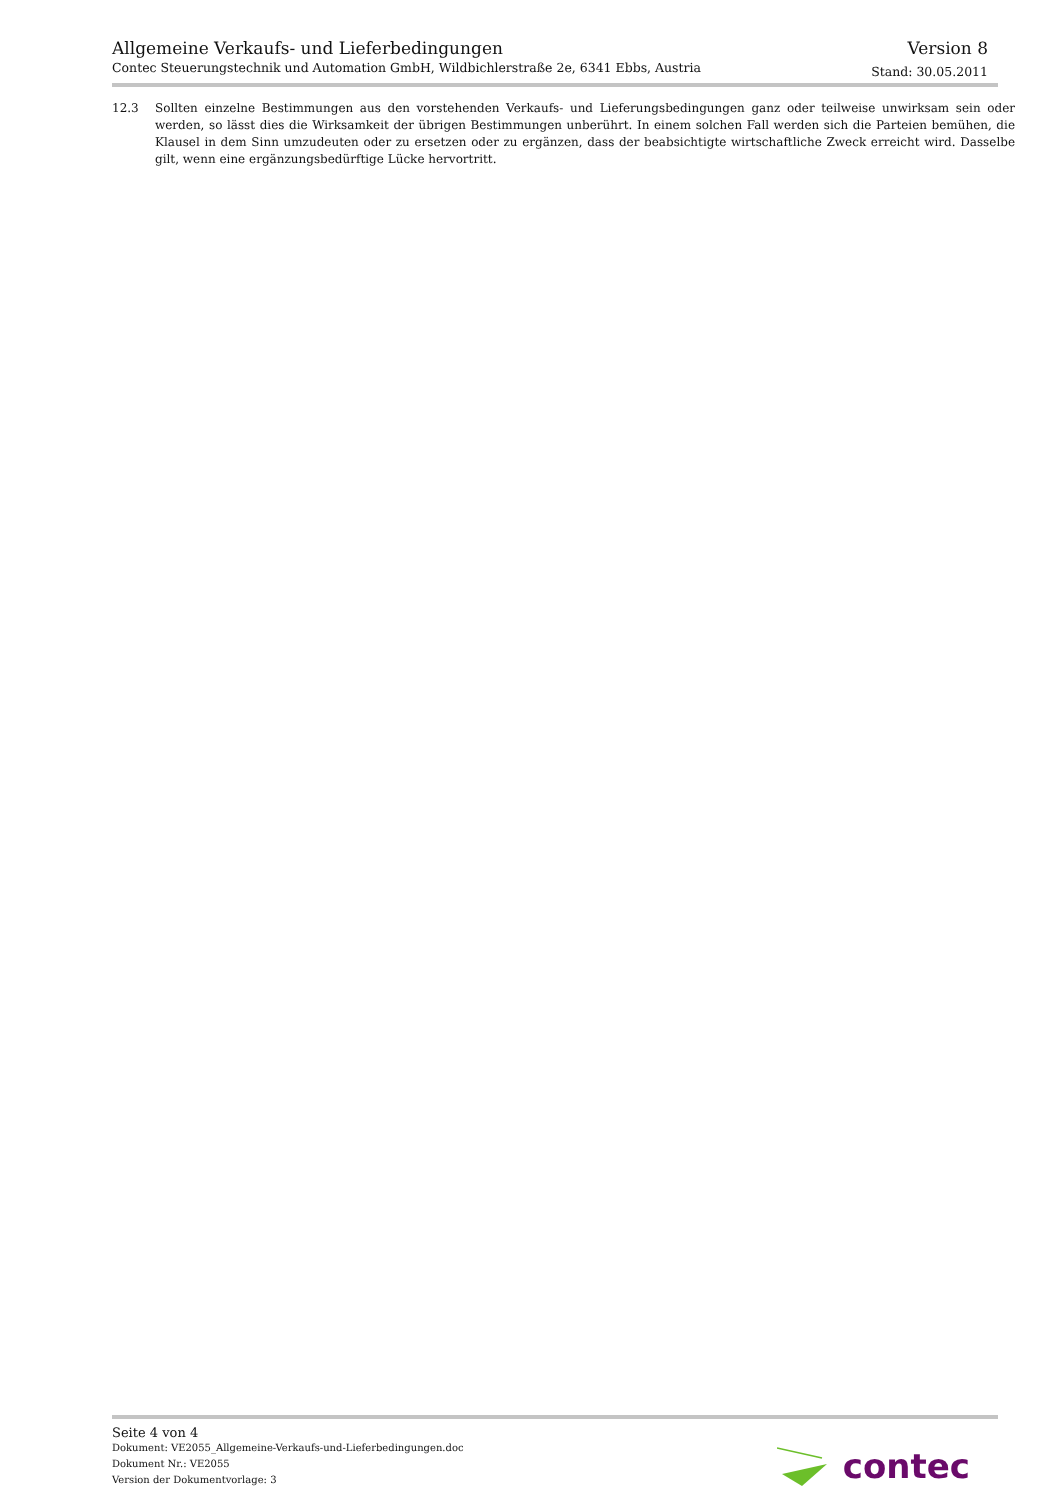Allgemeine Verkaufs- und Lieferbedingungen
Contec Steuerungstechnik und Automation GmbH, Wildbichlerstraße 2e, 6341 Ebbs, Austria
Version 8
Stand: 30.05.2011
12.3 Sollten einzelne Bestimmungen aus den vorstehenden Verkaufs- und Lieferungsbedingungen ganz oder teilweise unwirksam sein oder werden, so lässt dies die Wirksamkeit der übrigen Bestimmungen unberührt. In einem solchen Fall werden sich die Parteien bemühen, die Klausel in dem Sinn umzudeuten oder zu ersetzen oder zu ergänzen, dass der beabsichtigte wirtschaftliche Zweck erreicht wird. Dasselbe gilt, wenn eine ergänzungsbedürftige Lücke hervortritt.
Seite 4 von 4
Dokument: VE2055_Allgemeine-Verkaufs-und-Lieferbedingungen.doc
Dokument Nr.: VE2055
Version der Dokumentvorlage: 3
contec